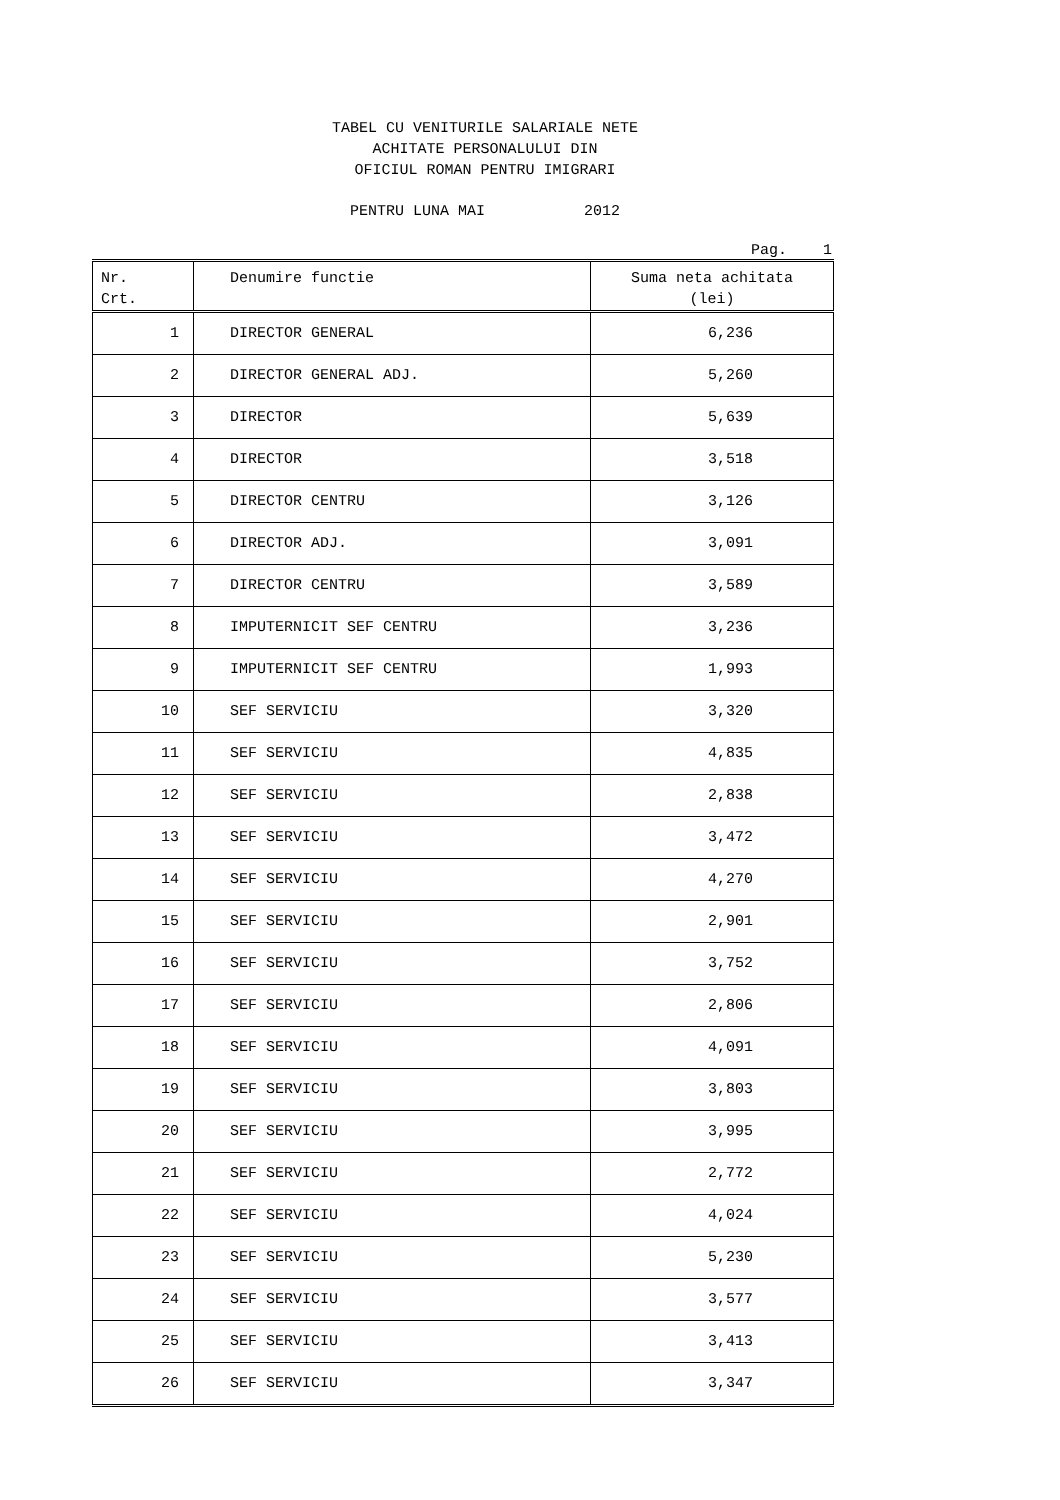TABEL CU VENITURILE SALARIALE NETE
ACHITATE PERSONALULUI DIN
OFICIUL ROMAN PENTRU IMIGRARI
PENTRU LUNA MAI 2012
Pag. 1
| Nr. Crt. | Denumire functie | Suma neta achitata (lei) |
| --- | --- | --- |
| 1 | DIRECTOR GENERAL | 6,236 |
| 2 | DIRECTOR GENERAL ADJ. | 5,260 |
| 3 | DIRECTOR | 5,639 |
| 4 | DIRECTOR | 3,518 |
| 5 | DIRECTOR CENTRU | 3,126 |
| 6 | DIRECTOR ADJ. | 3,091 |
| 7 | DIRECTOR CENTRU | 3,589 |
| 8 | IMPUTERNICIT SEF CENTRU | 3,236 |
| 9 | IMPUTERNICIT SEF CENTRU | 1,993 |
| 10 | SEF SERVICIU | 3,320 |
| 11 | SEF SERVICIU | 4,835 |
| 12 | SEF SERVICIU | 2,838 |
| 13 | SEF SERVICIU | 3,472 |
| 14 | SEF SERVICIU | 4,270 |
| 15 | SEF SERVICIU | 2,901 |
| 16 | SEF SERVICIU | 3,752 |
| 17 | SEF SERVICIU | 2,806 |
| 18 | SEF SERVICIU | 4,091 |
| 19 | SEF SERVICIU | 3,803 |
| 20 | SEF SERVICIU | 3,995 |
| 21 | SEF SERVICIU | 2,772 |
| 22 | SEF SERVICIU | 4,024 |
| 23 | SEF SERVICIU | 5,230 |
| 24 | SEF SERVICIU | 3,577 |
| 25 | SEF SERVICIU | 3,413 |
| 26 | SEF SERVICIU | 3,347 |